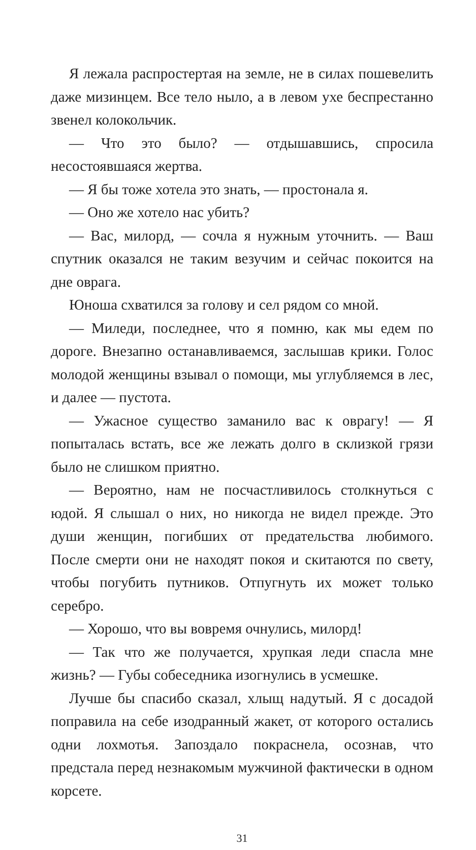Я лежала распростертая на земле, не в силах пошевелить даже мизинцем. Все тело ныло, а в левом ухе беспрестанно звенел колокольчик.
— Что это было? — отдышавшись, спросила несостоявшаяся жертва.
— Я бы тоже хотела это знать, — простонала я.
— Оно же хотело нас убить?
— Вас, милорд, — сочла я нужным уточнить. — Ваш спутник оказался не таким везучим и сейчас покоится на дне оврага.
Юноша схватился за голову и сел рядом со мной.
— Миледи, последнее, что я помню, как мы едем по дороге. Внезапно останавливаемся, заслышав крики. Голос молодой женщины взывал о помощи, мы углубляемся в лес, и далее — пустота.
— Ужасное существо заманило вас к оврагу! — Я попыталась встать, все же лежать долго в склизкой грязи было не слишком приятно.
— Вероятно, нам не посчастливилось столкнуться с юдой. Я слышал о них, но никогда не видел прежде. Это души женщин, погибших от предательства любимого. После смерти они не находят покоя и скитаются по свету, чтобы погубить путников. Отпугнуть их может только серебро.
— Хорошо, что вы вовремя очнулись, милорд!
— Так что же получается, хрупкая леди спасла мне жизнь? — Губы собеседника изогнулись в усмешке.
Лучше бы спасибо сказал, хлыщ надутый. Я с досадой поправила на себе изодранный жакет, от которого остались одни лохмотья. Запоздало покраснела, осознав, что предстала перед незнакомым мужчиной фактически в одном корсете.
31